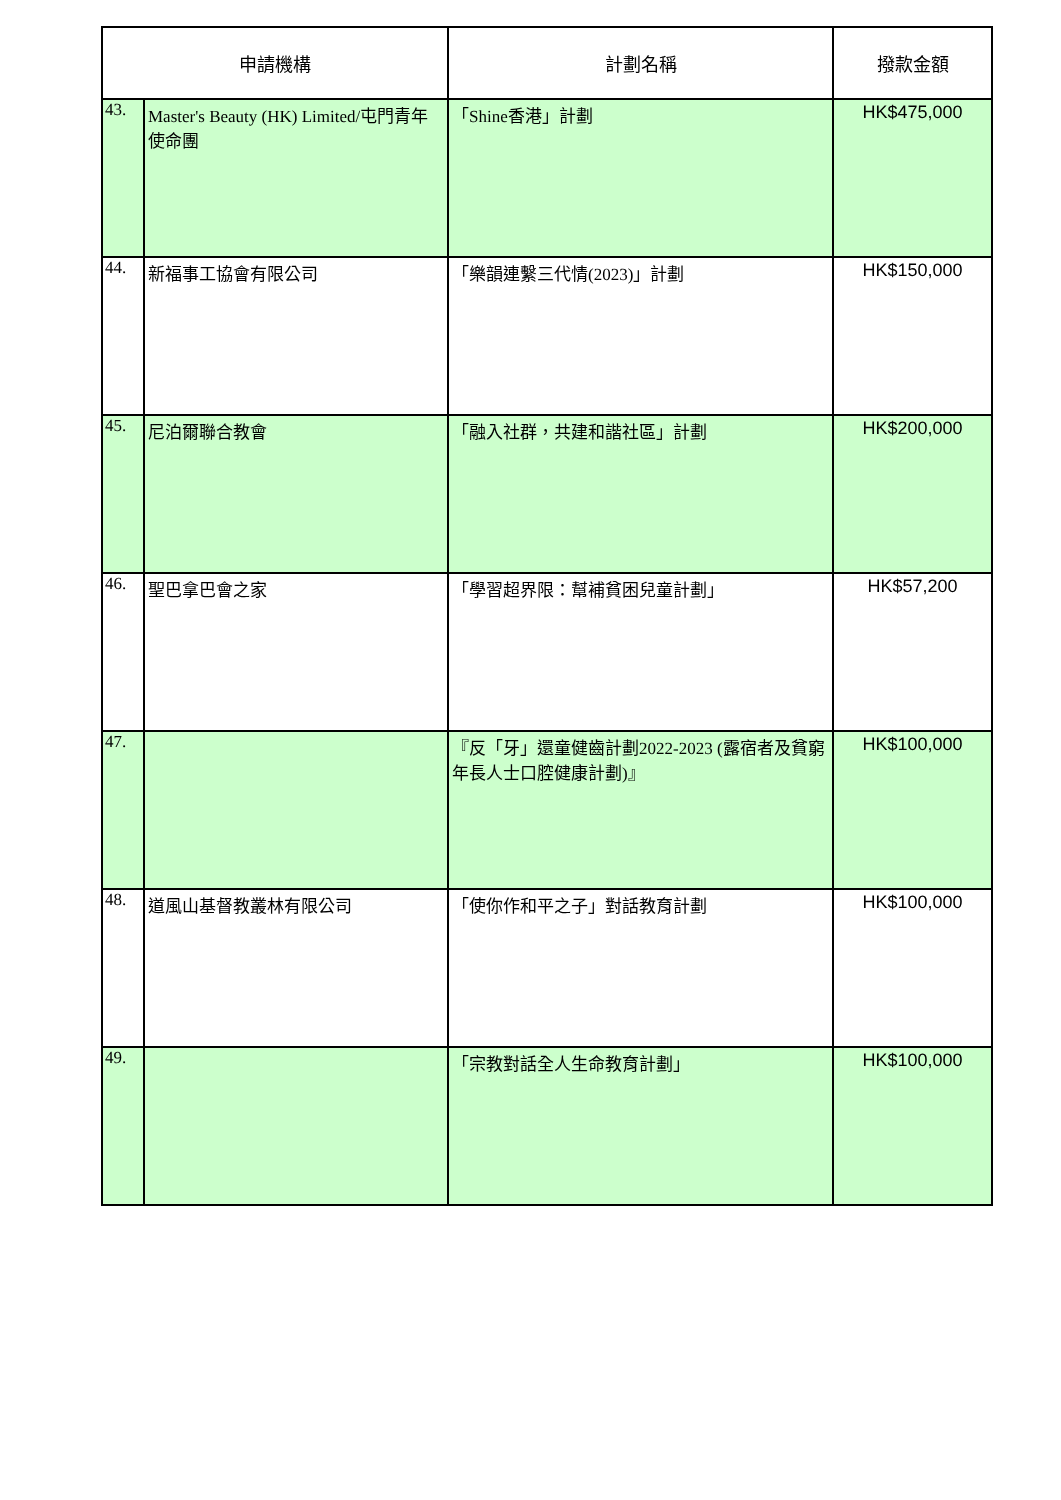| 申請機構 | | 計劃名稱 | 撥款金額 |
| --- | --- | --- | --- |
| 43. | Master's Beauty (HK) Limited/屯門青年使命團 | 「Shine香港」計劃 | HK$475,000 |
| 44. | 新福事工協會有限公司 | 「樂韻連繫三代情(2023)」計劃 | HK$150,000 |
| 45. | 尼泊爾聯合教會 | 「融入社群，共建和諧社區」計劃 | HK$200,000 |
| 46. | 聖巴拿巴會之家 | 「學習超界限：幫補貧困兒童計劃」 | HK$57,200 |
| 47. | | 『反「牙」還童健齒計劃2022-2023 (露宿者及貧窮年長人士口腔健康計劃)』 | HK$100,000 |
| 48. | 道風山基督教叢林有限公司 | 「使你作和平之子」對話教育計劃 | HK$100,000 |
| 49. | | 「宗教對話全人生命教育計劃」 | HK$100,000 |